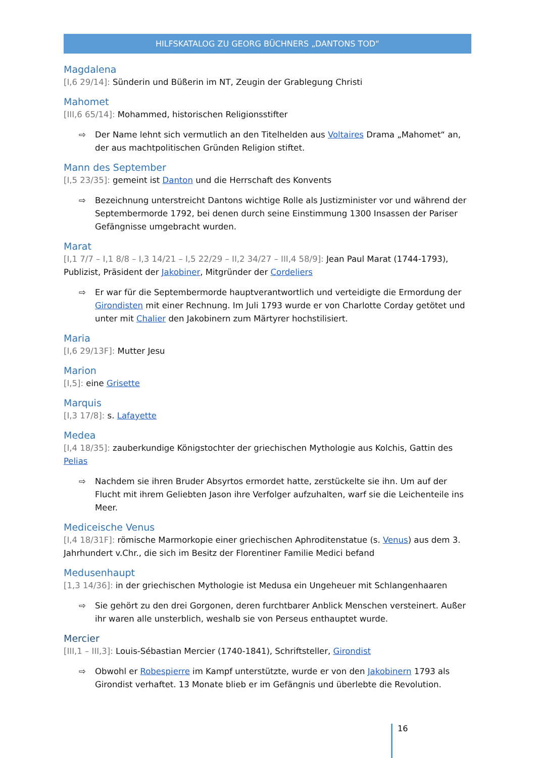HILFSKATALOG ZU GEORG BÜCHNERS „DANTONS TOD“
Magdalena
[I,6 29/14]: Sünderin und Büßerin im NT, Zeugin der Grablegung Christi
Mahomet
[III,6 65/14]: Mohammed, historischen Religionsstifter
⇨ Der Name lehnt sich vermutlich an den Titelhelden aus Voltaires Drama „Mahomet“ an, der aus machtpolitischen Gründen Religion stiftet.
Mann des September
[I,5 23/35]: gemeint ist Danton und die Herrschaft des Konvents
⇨ Bezeichnung unterstreicht Dantons wichtige Rolle als Justizminister vor und während der Septembermorde 1792, bei denen durch seine Einstimmung 1300 Insassen der Pariser Gefängnisse umgebracht wurden.
Marat
[I,1 7/7 – I,1 8/8 – I,3 14/21 – I,5 22/29 – II,2 34/27 – III,4 58/9]: Jean Paul Marat (1744-1793), Publizist, Präsident der Jakobiner, Mitgründer der Cordeliers
⇨ Er war für die Septembermorde hauptverantwortlich und verteidigte die Ermordung der Girondisten mit einer Rechnung. Im Juli 1793 wurde er von Charlotte Corday getötet und unter mit Chalier den Jakobinern zum Märtyrer hochstilisiert.
Maria
[I,6 29/13F]: Mutter Jesu
Marion
[I,5]: eine Grisette
Marquis
[I,3 17/8]: s. Lafayette
Medea
[I,4 18/35]: zauberkundige Königstochter der griechischen Mythologie aus Kolchis, Gattin des Pelias
⇨ Nachdem sie ihren Bruder Absyrtos ermordet hatte, zerstückelte sie ihn. Um auf der Flucht mit ihrem Geliebten Jason ihre Verfolger aufzuhalten, warf sie die Leichenteile ins Meer.
Mediceische Venus
[I,4 18/31F]: römische Marmorkopie einer griechischen Aphroditenstatue (s. Venus) aus dem 3. Jahrhundert v.Chr., die sich im Besitz der Florentiner Familie Medici befand
Medusenhaupt
[1,3 14/36]: in der griechischen Mythologie ist Medusa ein Ungeheuer mit Schlangenhaaren
⇨ Sie gehört zu den drei Gorgonen, deren furchtbarer Anblick Menschen versteinert. Außer ihr waren alle unsterblich, weshalb sie von Perseus enthauptet wurde.
Mercier
[III,1 – III,3]: Louis-Sébastian Mercier (1740-1841), Schriftsteller, Girondist
⇨ Obwohl er Robespierre im Kampf unterstützte, wurde er von den Jakobinern 1793 als Girondist verhaftet. 13 Monate blieb er im Gefängnis und überlebte die Revolution.
16